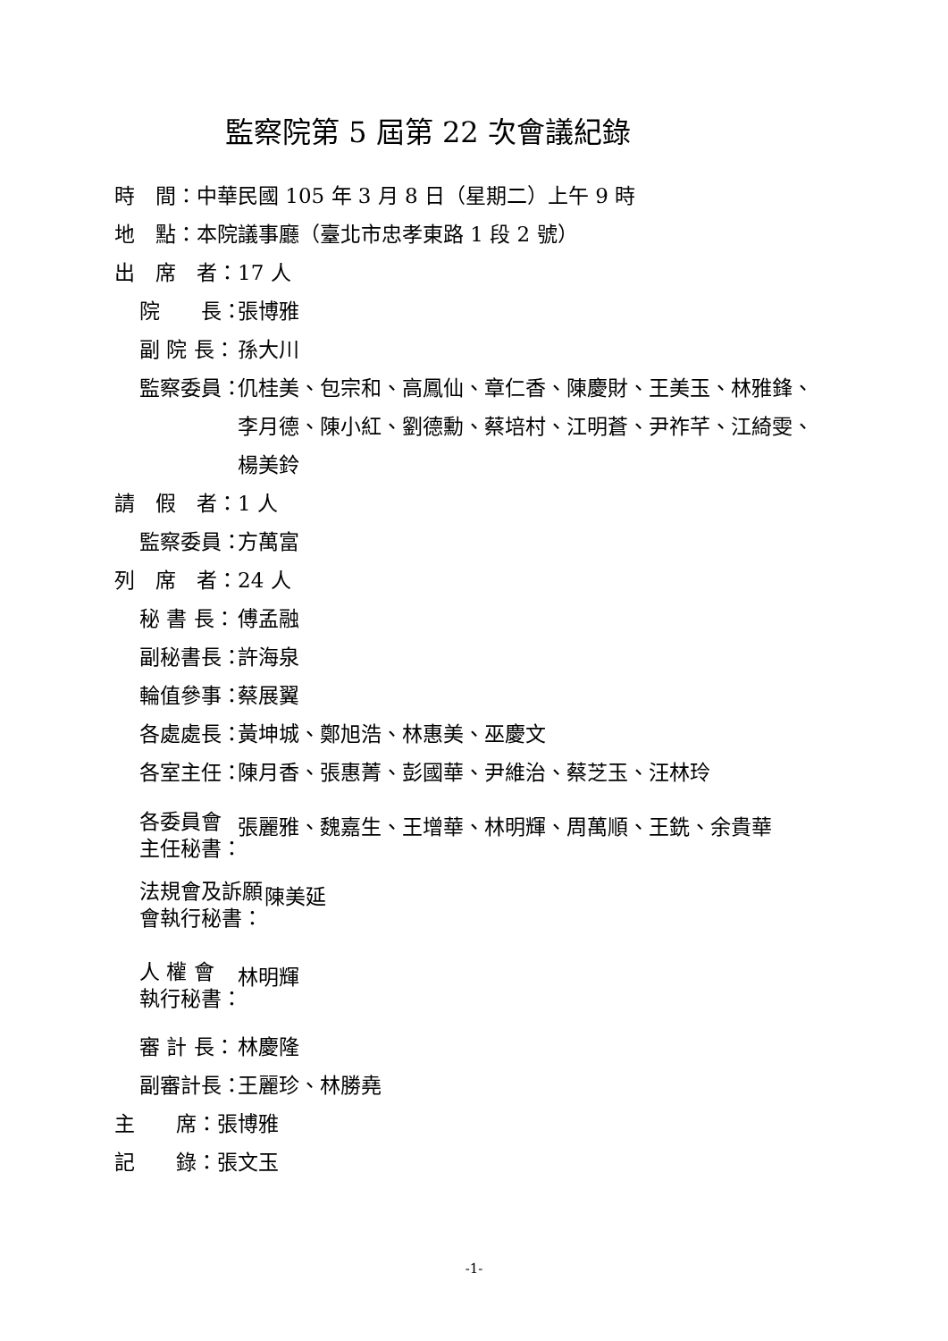監察院第 5 屆第 22 次會議紀錄
時　間：中華民國 105 年 3 月 8 日（星期二）上午 9 時
地　點：本院議事廳（臺北市忠孝東路 1 段 2 號）
出　席　者：17 人
院　　長： 張博雅
副 院 長： 孫大川
監察委員： 仉桂美、包宗和、高鳳仙、章仁香、陳慶財、王美玉、林雅鋒、李月德、陳小紅、劉德勳、蔡培村、江明蒼、尹祚芊、江綺雯、楊美鈴
請　假　者：1 人
監察委員： 方萬富
列　席　者：24 人
秘 書 長： 傅孟融
副秘書長： 許海泉
輪值參事： 蔡展翼
各處處長： 黃坤城、鄭旭浩、林惠美、巫慶文
各室主任： 陳月香、張惠菁、彭國華、尹維治、蔡芝玉、汪林玲
各委員會
主任秘書： 張麗雅、魏嘉生、王增華、林明輝、周萬順、王銑、余貴華
法規會及訴願
會執行秘書： 陳美延
人 權 會
執行秘書： 林明輝
審 計 長： 林慶隆
副審計長： 王麗珍、林勝堯
主　　席：張博雅
記　　錄：張文玉
-1-